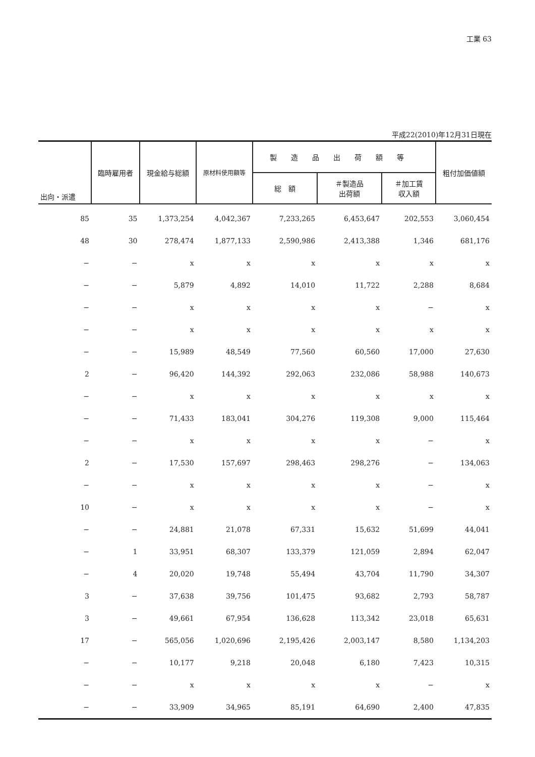工業 63
平成22(2010)年12月31日現在
| 出向・派遣 | 臨時雇用者 | 現金給与総額 | 原材料使用額等 | 製造品出荷額等 | | | 粗付加価値額 |
| --- | --- | --- | --- | --- | --- | --- | --- |
| | | | | 総 額 | ＃製造品 出荷額 | ＃加工賃 収入額 | |
| 85 | 35 | 1,373,254 | 4,042,367 | 7,233,265 | 6,453,647 | 202,553 | 3,060,454 |
| 48 | 30 | 278,474 | 1,877,133 | 2,590,986 | 2,413,388 | 1,346 | 681,176 |
| − | − | x | x | x | x | x | x |
| − | − | 5,879 | 4,892 | 14,010 | 11,722 | 2,288 | 8,684 |
| − | − | x | x | x | x | − | x |
| − | − | x | x | x | x | x | x |
| − | − | 15,989 | 48,549 | 77,560 | 60,560 | 17,000 | 27,630 |
| 2 | − | 96,420 | 144,392 | 292,063 | 232,086 | 58,988 | 140,673 |
| − | − | x | x | x | x | x | x |
| − | − | 71,433 | 183,041 | 304,276 | 119,308 | 9,000 | 115,464 |
| − | − | x | x | x | x | − | x |
| 2 | − | 17,530 | 157,697 | 298,463 | 298,276 | − | 134,063 |
| − | − | x | x | x | x | − | x |
| 10 | − | x | x | x | x | − | x |
| − | − | 24,881 | 21,078 | 67,331 | 15,632 | 51,699 | 44,041 |
| − | 1 | 33,951 | 68,307 | 133,379 | 121,059 | 2,894 | 62,047 |
| − | 4 | 20,020 | 19,748 | 55,494 | 43,704 | 11,790 | 34,307 |
| 3 | − | 37,638 | 39,756 | 101,475 | 93,682 | 2,793 | 58,787 |
| 3 | − | 49,661 | 67,954 | 136,628 | 113,342 | 23,018 | 65,631 |
| 17 | − | 565,056 | 1,020,696 | 2,195,426 | 2,003,147 | 8,580 | 1,134,203 |
| − | − | 10,177 | 9,218 | 20,048 | 6,180 | 7,423 | 10,315 |
| − | − | x | x | x | x | − | x |
| − | − | 33,909 | 34,965 | 85,191 | 64,690 | 2,400 | 47,835 |